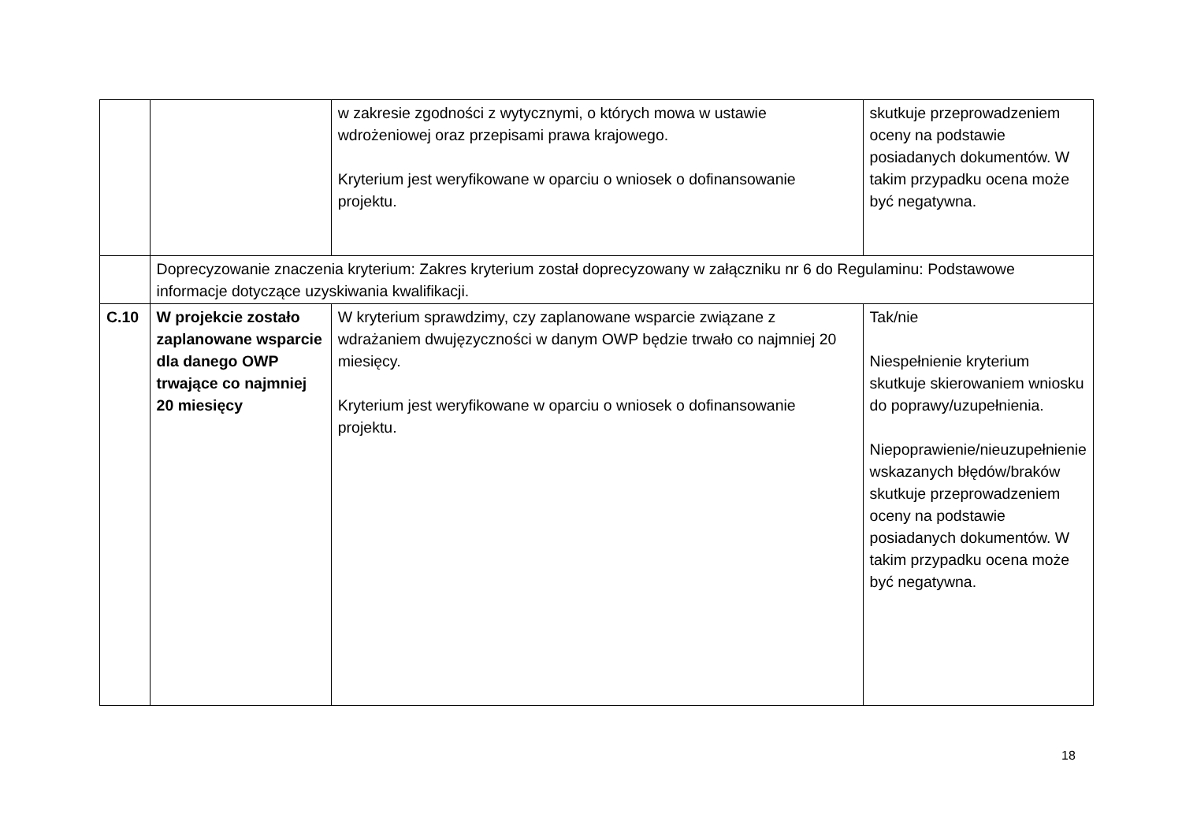| | | w zakresie zgodności z wytycznymi, o których mowa w ustawie wdrożeniowej oraz przepisami prawa krajowego. Kryterium jest weryfikowane w oparciu o wniosek o dofinansowanie projektu. | skutkuje przeprowadzeniem oceny na podstawie posiadanych dokumentów. W takim przypadku ocena może być negatywna. |
| | Doprecyzowanie znaczenia kryterium: Zakres kryterium został doprecyzowany w załączniku nr 6 do Regulaminu: Podstawowe informacje dotyczące uzyskiwania kwalifikacji. | | |
| C.10 | W projekcie zostało zaplanowane wsparcie dla danego OWP trwające co najmniej 20 miesięcy | W kryterium sprawdzimy, czy zaplanowane wsparcie związane z wdrażaniem dwujęzyczności w danym OWP będzie trwało co najmniej 20 miesięcy. Kryterium jest weryfikowane w oparciu o wniosek o dofinansowanie projektu. | Tak/nie Niespełnienie kryterium skutkuje skierowaniem wniosku do poprawy/uzupełnienia. Niepoprawienie/nieuzupełnienie wskazanych błędów/braków skutkuje przeprowadzeniem oceny na podstawie posiadanych dokumentów. W takim przypadku ocena może być negatywna. |
18